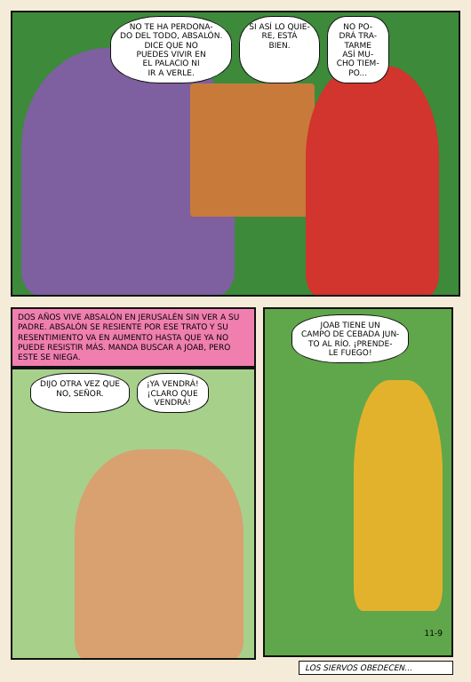NO TE HA PERDONA-
DO DEL TODO, ABSALÓN.
DICE QUE NO
PUEDES VIVIR EN
EL PALACIO NI
IR A VERLE. SI ASÍ LO QUIE-
RE, ESTÁ
BIEN. NO PO-
DRÁ TRA-
TARME
ASÍ MU-
CHO TIEM-
PO...
DOS AÑOS VIVE ABSALÓN EN JERUSALÉN SIN VER A SU PADRE. ABSALÓN SE RESIENTE POR ESE TRATO Y SU RESENTIMIENTO VA EN AUMENTO HASTA QUE YA NO PUEDE RESISTIR MÁS. MANDA BUSCAR A JOAB, PERO ESTE SE NIEGA.
DIJO OTRA VEZ QUE
NO, SEÑOR. ¡YA VENDRÁ!
¡CLARO QUE
VENDRÁ!
JOAB TIENE UN
CAMPO DE CEBADA JUN-
TO AL RÍO. ¡PRENDE-
LE FUEGO!
11-9
LOS SIERVOS OBEDECEN...